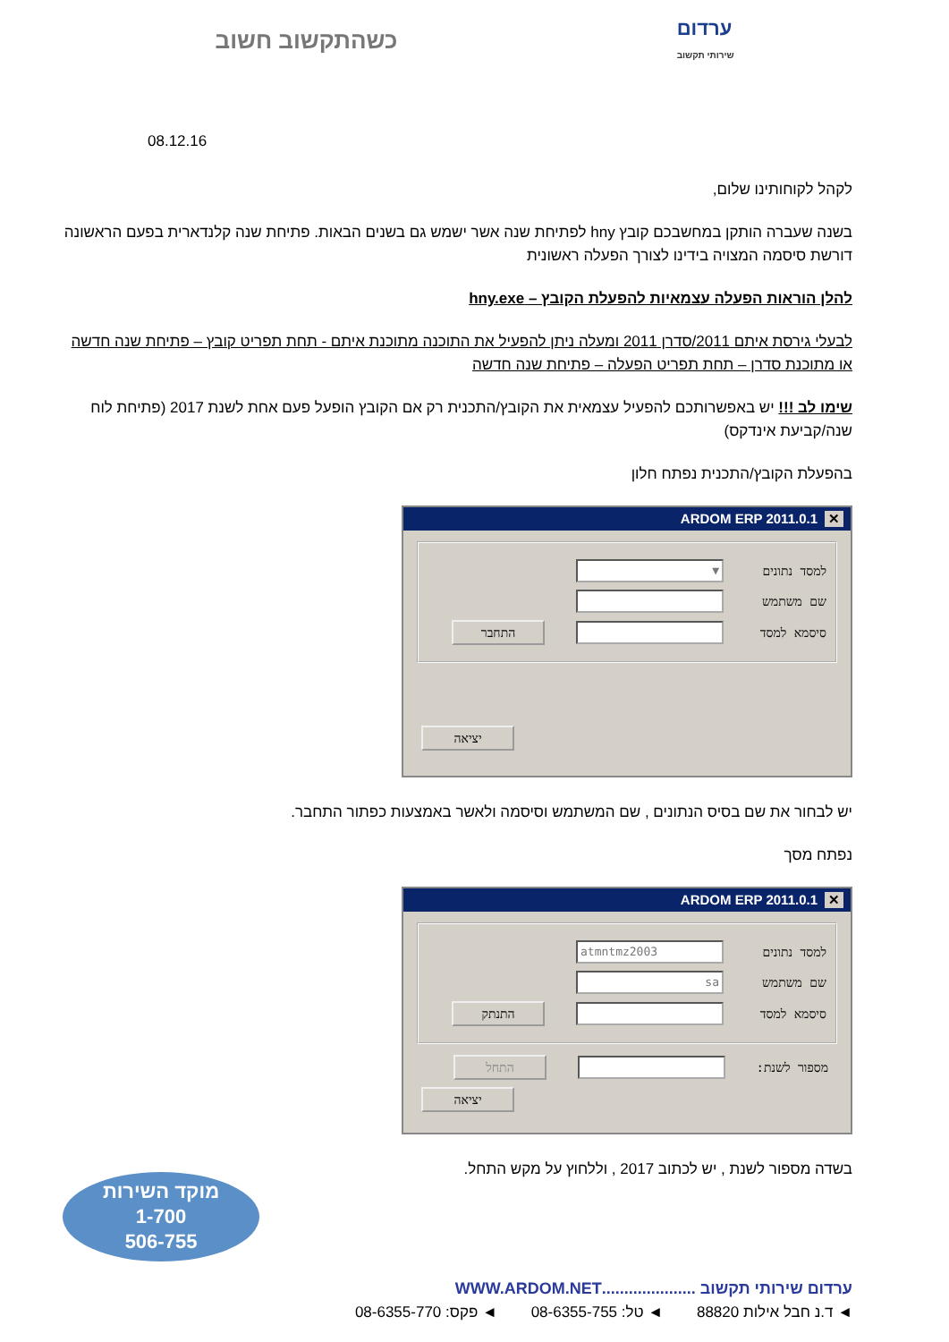כשהתקשוב חשוב ערדום
שירותי תקשוב
08.12.16
לקהל לקוחותינו שלום,
בשנה שעברה הותקן במחשבכם קובץ hny לפתיחת שנה אשר ישמש גם בשנים הבאות. פתיחת שנה קלנדארית בפעם הראשונה דורשת סיסמה המצויה בידינו לצורך הפעלה ראשונית
להלן הוראות הפעלה עצמאיות להפעלת הקובץ – hny.exe
לבעלי גירסת איתם 2011/סדרן 2011 ומעלה ניתן להפעיל את התוכנה מתוכנת איתם - תחת תפריט קובץ – פתיחת שנה חדשה או מתוכנת סדרן – תחת תפריט הפעלה – פתיחת שנה חדשה
שימו לב !!! יש באפשרותכם להפעיל עצמאית את הקובץ/התכנית רק אם הקובץ הופעל פעם אחת לשנת 2017 (פתיחת לוח שנה/קביעת אינדקס)
בהפעלת הקובץ/התכנית נפתח חלון
✕ ARDOM ERP 2011.0.1
למסד נתונים
▼
שם משתמש
סיסמא למסד
התחבר
יציאה
יש לבחור את שם בסיס הנתונים , שם המשתמש וסיסמה ולאשר באמצעות כפתור התחבר.
נפתח מסך
✕ ARDOM ERP 2011.0.1
למסד נתונים
atmntmz2003
שם משתמש
sa
סיסמא למסד
התנתק
מספור לשנת:
התחל
יציאה
בשדה מספור לשנת , יש לכתוב 2017 , וללחוץ על מקש התחל.
מוקד השירות
1-700
506-755
ערדום שירותי תקשוב .....................WWW.ARDOM.NET
◄ ד.נ חבל אילות 88820 ◄ טל: 08-6355-755 ◄ פקס: 08-6355-770